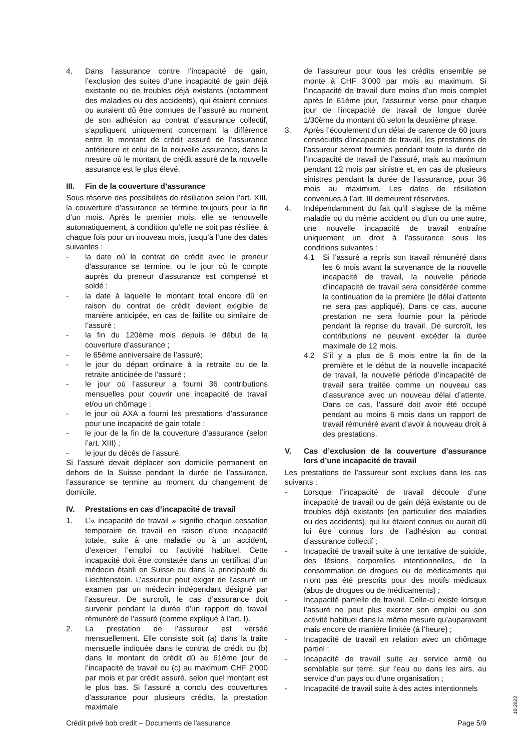4. Dans l’assurance contre l’incapacité de gain, l’exclusion des suites d’une incapacité de gain déjà existante ou de troubles déjà existants (notamment des maladies ou des accidents), qui étaient connues ou auraient dû être connues de l’assuré au moment de son adhésion au contrat d’assurance collectif, s’appliquent uniquement concernant la différence entre le montant de crédit assuré de l’assurance antérieure et celui de la nouvelle assurance, dans la mesure où le montant de crédit assuré de la nouvelle assurance est le plus élevé.
III. Fin de la couverture d’assurance
Sous réserve des possibilités de résiliation selon l’art. XIII, la couverture d’assurance se termine toujours pour la fin d’un mois. Après le premier mois, elle se renouvelle automatiquement, à condition qu’elle ne soit pas résiliée, à chaque fois pour un nouveau mois, jusqu’à l’une des dates suivantes :
- la date où le contrat de crédit avec le preneur d’assurance se termine, ou le jour où le compte auprès du preneur d’assurance est compensé et soldé ;
- la date à laquelle le montant total encore dû en raison du contrat de crédit devient exigible de manière anticipée, en cas de faillite ou similaire de l’assuré ;
- la fin du 120ème mois depuis le début de la couverture d’assurance ;
- le 65ème anniversaire de l’assuré;
- le jour du départ ordinaire à la retraite ou de la retraite anticipée de l’assuré ;
- le jour où l’assureur a fourni 36 contributions mensuelles pour couvrir une incapacité de travail et/ou un chômage ;
- le jour où AXA a fourni les prestations d’assurance pour une incapacité de gain totale ;
- le jour de la fin de la couverture d’assurance (selon l’art. XIII) ;
- le jour du décès de l’assuré.
Si l’assuré devait déplacer son domicile permanent en dehors de la Suisse pendant la durée de l’assurance, l’assurance se termine au moment du changement de domicile.
IV. Prestations en cas d’incapacité de travail
1. L’« incapacité de travail » signifie chaque cessation temporaire de travail en raison d’une incapacité totale, suite à une maladie ou à un accident, d’exercer l’emploi ou l’activité habituel. Cette incapacité doit être constatée dans un certificat d’un médecin établi en Suisse ou dans la principauté du Liechtenstein. L’assureur peut exiger de l’assuré un examen par un médecin indépendant désigné par l’assureur. De surcroît, le cas d’assurance doit survenir pendant la durée d’un rapport de travail rémunéré de l’assuré (comme expliqué à l’art. I).
2. La prestation de l’assureur est versée mensuellement. Elle consiste soit (a) dans la traite mensuelle indiquée dans le contrat de crédit ou (b) dans le montant de crédit dû au 61ème jour de l’incapacité de travail ou (c) au maximum CHF 2'000 par mois et par crédit assuré, selon quel montant est le plus bas. Si l’assuré a conclu des couvertures d’assurance pour plusieurs crédits, la prestation maximale
de l’assureur pour tous les crédits ensemble se monte à CHF 3’000 par mois au maximum. Si l’incapacité de travail dure moins d’un mois complet après le 61ème jour, l’assureur verse pour chaque jour de l’incapacité de travail de longue durée 1/30ème du montant dû selon la deuxième phrase.
3. Après l’écoulement d’un délai de carence de 60 jours consécutifs d’incapacité de travail, les prestations de l’assureur seront fournies pendant toute la durée de l’incapacité de travail de l’assuré, mais au maximum pendant 12 mois par sinistre et, en cas de plusieurs sinistres pendant la durée de l’assurance, pour 36 mois au maximum. Les dates de résiliation convenues à l’art. III demeurent réservées.
4. Indépendamment du fait qu’il s’agisse de la même maladie ou du même accident ou d’un ou une autre, une nouvelle incapacité de travail entraîne uniquement un droit à l’assurance sous les conditions suivantes :
4.1 Si l’assuré a repris son travail rémunéré dans les 6 mois avant la survenance de la nouvelle incapacité de travail, la nouvelle période d’incapacité de travail sera considérée comme la continuation de la première (le délai d’attente ne sera pas appliqué). Dans ce cas, aucune prestation ne sera fournie pour la période pendant la reprise du travail. De surcroît, les contributions ne peuvent excéder la durée maximale de 12 mois.
4.2 S’il y a plus de 6 mois entre la fin de la première et le début de la nouvelle incapacité de travail, la nouvelle période d’incapacité de travail sera traitée comme un nouveau cas d’assurance avec un nouveau délai d’attente. Dans ce cas, l’assuré doit avoir été occupé pendant au moins 6 mois dans un rapport de travail rémunéré avant d’avoir à nouveau droit à des prestations.
V. Cas d’exclusion de la couverture d’assurance lors d’une incapacité de travail
Les prestations de l’assureur sont exclues dans les cas suivants :
- Lorsque l’incapacité de travail découle d’une incapacité de travail ou de gain déjà existante ou de troubles déjà existants (en particulier des maladies ou des accidents), qui lui étaient connus ou aurait dû lui être connus lors de l’adhésion au contrat d’assurance collectif ;
- Incapacité de travail suite à une tentative de suicide, des lésions corporelles intentionnelles, de la consommation de drogues ou de médicaments qui n’ont pas été prescrits pour des motifs médicaux (abus de drogues ou de médicaments) ;
- Incapacité partielle de travail. Celle-ci existe lorsque l’assuré ne peut plus exercer son emploi ou son activité habituel dans la même mesure qu’auparavant mais encore de manière limitée (à l’heure) ;
- Incapacité de travail en relation avec un chômage partiel ;
- Incapacité de travail suite au service armé ou semblable sur terre, sur l’eau ou dans les airs, au service d’un pays ou d’une organisation ;
- Incapacité de travail suite à des actes intentionnels
10.2022
Crédit privé bob credit – Documents de l'assurance Page 5/9